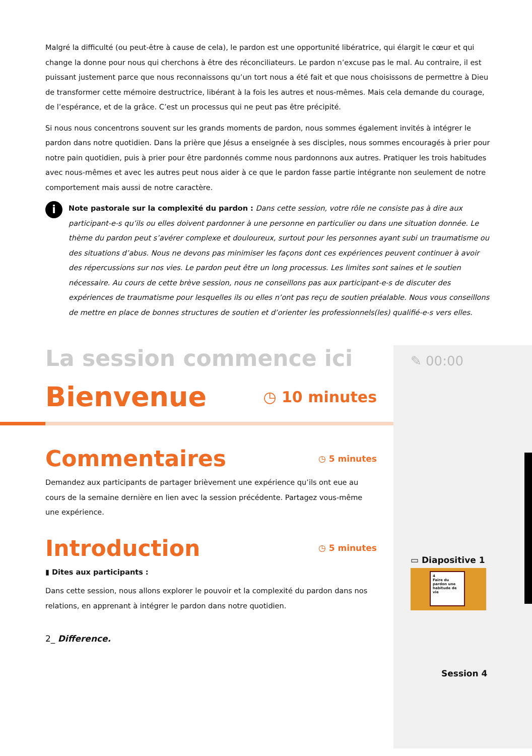Malgré la difficulté (ou peut-être à cause de cela), le pardon est une opportunité libératrice, qui élargit le cœur et qui change la donne pour nous qui cherchons à être des réconciliateurs. Le pardon n’excuse pas le mal. Au contraire, il est puissant justement parce que nous reconnaissons qu’un tort nous a été fait et que nous choisissons de permettre à Dieu de transformer cette mémoire destructrice, libérant à la fois les autres et nous-mêmes. Mais cela demande du courage, de l’espérance, et de la grâce. C’est un processus qui ne peut pas être précipité.
Si nous nous concentrons souvent sur les grands moments de pardon, nous sommes également invités à intégrer le pardon dans notre quotidien. Dans la prière que Jésus a enseignée à ses disciples, nous sommes encouragés à prier pour notre pain quotidien, puis à prier pour être pardonnés comme nous pardonnons aux autres. Pratiquer les trois habitudes avec nous-mêmes et avec les autres peut nous aider à ce que le pardon fasse partie intégrante non seulement de notre comportement mais aussi de notre caractère.
i
Note pastorale sur la complexité du pardon : Dans cette session, votre rôle ne consiste pas à dire aux participant-e-s qu’ils ou elles doivent pardonner à une personne en particulier ou dans une situation donnée. Le thème du pardon peut s’avérer complexe et douloureux, surtout pour les personnes ayant subi un traumatisme ou des situations d’abus. Nous ne devons pas minimiser les façons dont ces expériences peuvent continuer à avoir des répercussions sur nos vies. Le pardon peut être un long processus. Les limites sont saines et le soutien nécessaire. Au cours de cette brève session, nous ne conseillons pas aux participant-e-s de discuter des expériences de traumatisme pour lesquelles ils ou elles n’ont pas reçu de soutien préalable. Nous vous conseillons de mettre en place de bonnes structures de soutien et d’orienter les professionnels(les) qualifié-e-s vers elles.
La session commence ici
Bienvenue
◷ 10 minutes
Commentaires
◷ 5 minutes
Demandez aux participants de partager brièvement une expérience qu’ils ont eue au cours de la semaine dernière en lien avec la session précédente. Partagez vous-même une expérience.
Introduction
◷ 5 minutes
▮ Dites aux participants :
Dans cette session, nous allons explorer le pouvoir et la complexité du pardon dans nos relations, en apprenant à intégrer le pardon dans notre quotidien.
2_ Difference.
✎ 00:00
▭ Diapositive 1
4
Faire du pardon une habitude de vie
Session 4